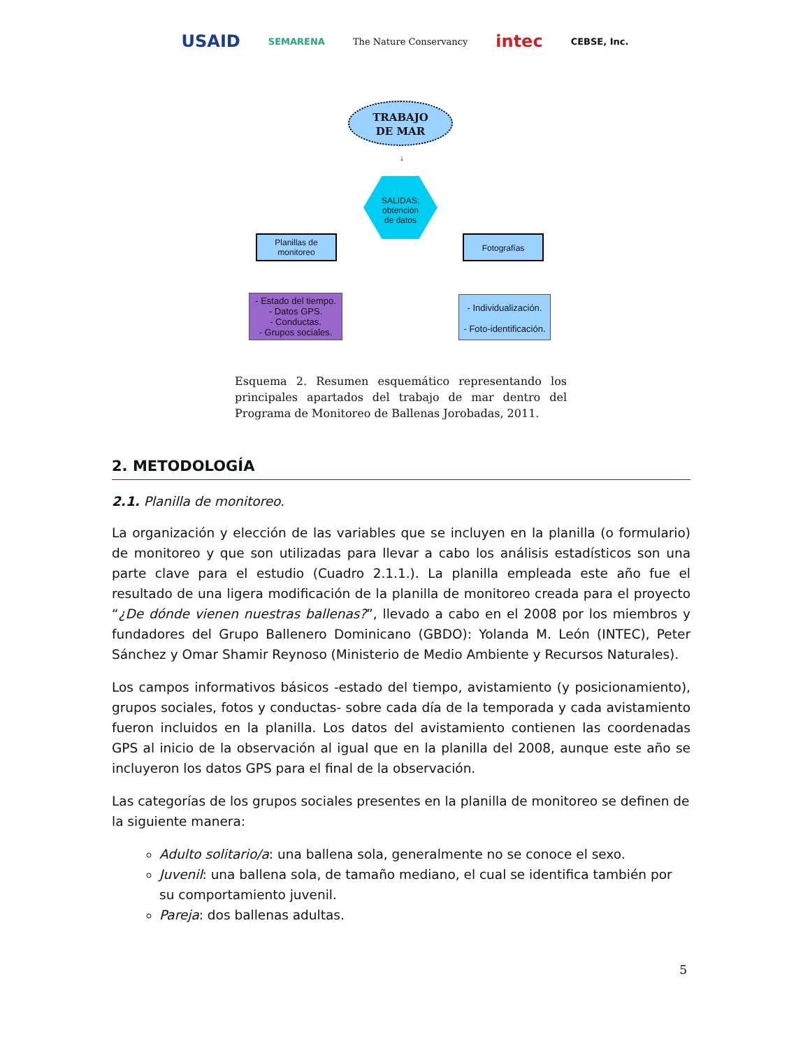USAID SEMARENA The Nature Conservancy intec CEBSE, Inc.
TRABAJO
DE MAR
↓
SALIDAS:
obtención
de datos
Planillas de
monitoreo
Fotografías
- Estado del tiempo.
- Datos GPS.
- Conductas.
- Grupos sociales.
- Individualización.
- Foto-identificación.
Esquema 2. Resumen esquemático representando los principales apartados del trabajo de mar dentro del Programa de Monitoreo de Ballenas Jorobadas, 2011.
2. METODOLOGÍA
2.1. Planilla de monitoreo.
La organización y elección de las variables que se incluyen en la planilla (o formulario) de monitoreo y que son utilizadas para llevar a cabo los análisis estadísticos son una parte clave para el estudio (Cuadro 2.1.1.). La planilla empleada este año fue el resultado de una ligera modificación de la planilla de monitoreo creada para el proyecto “¿De dónde vienen nuestras ballenas?”, llevado a cabo en el 2008 por los miembros y fundadores del Grupo Ballenero Dominicano (GBDO): Yolanda M. León (INTEC), Peter Sánchez y Omar Shamir Reynoso (Ministerio de Medio Ambiente y Recursos Naturales).
Los campos informativos básicos -estado del tiempo, avistamiento (y posicionamiento), grupos sociales, fotos y conductas- sobre cada día de la temporada y cada avistamiento fueron incluidos en la planilla. Los datos del avistamiento contienen las coordenadas GPS al inicio de la observación al igual que en la planilla del 2008, aunque este año se incluyeron los datos GPS para el final de la observación.
Las categorías de los grupos sociales presentes en la planilla de monitoreo se definen de la siguiente manera:
Adulto solitario/a: una ballena sola, generalmente no se conoce el sexo.
Juvenil: una ballena sola, de tamaño mediano, el cual se identifica también por su comportamiento juvenil.
Pareja: dos ballenas adultas.
5